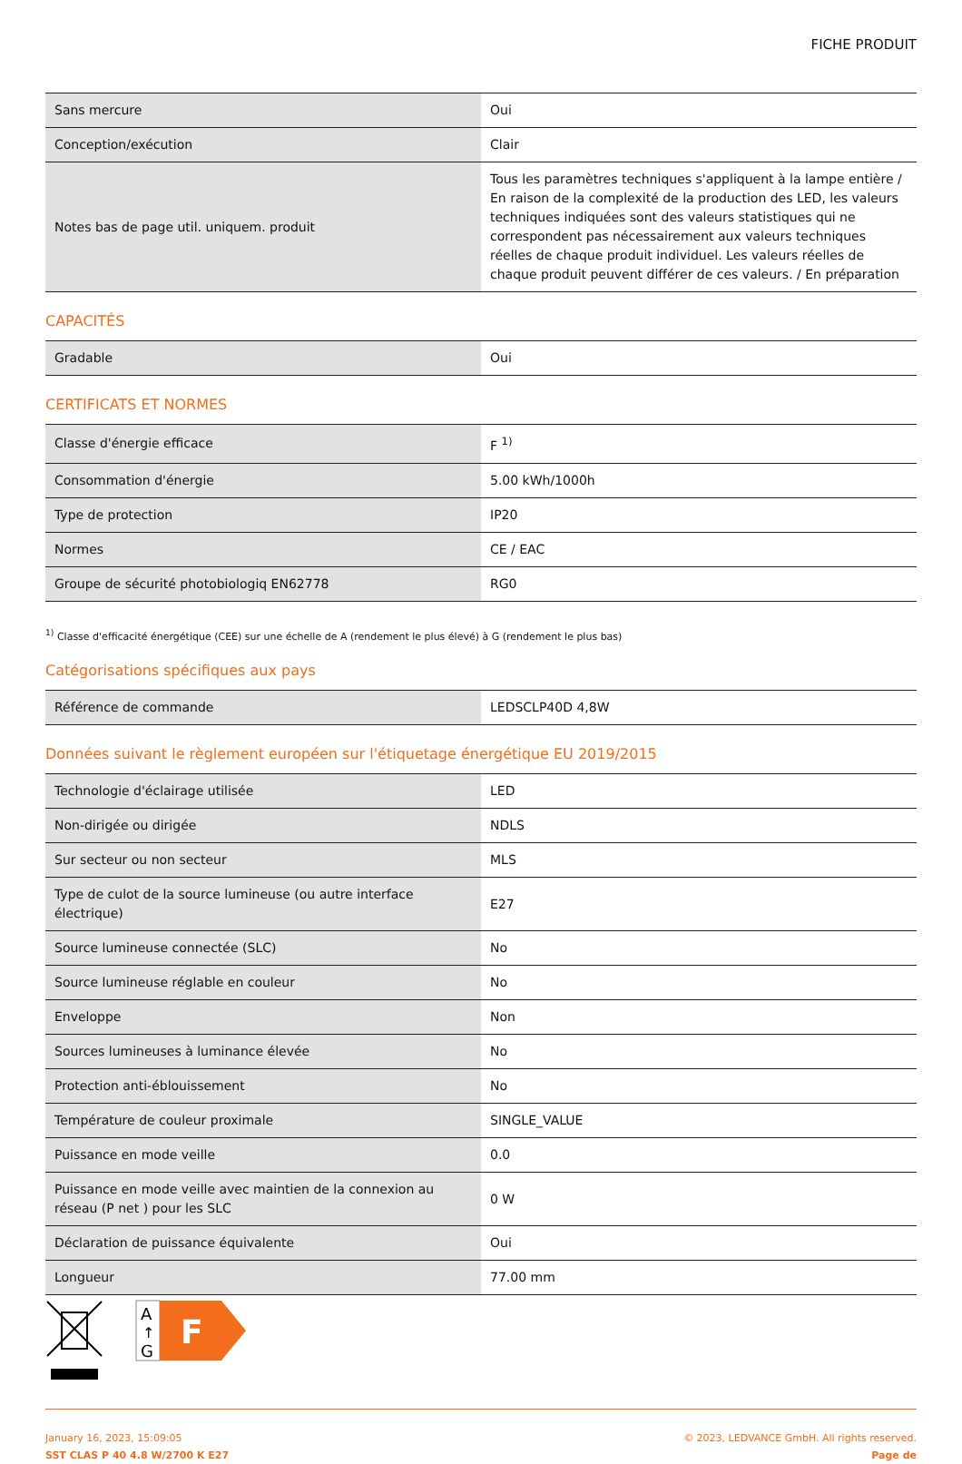FICHE PRODUIT
| Sans mercure | Oui |
| Conception/exécution | Clair |
| Notes bas de page util. uniquem. produit | Tous les paramètres techniques s'appliquent à la lampe entière / En raison de la complexité de la production des LED, les valeurs techniques indiquées sont des valeurs statistiques qui ne correspondent pas nécessairement aux valeurs techniques réelles de chaque produit individuel. Les valeurs réelles de chaque produit peuvent différer de ces valeurs. / En préparation |
CAPACITÉS
| Gradable | Oui |
CERTIFICATS ET NORMES
| Classe d'énergie efficace | F <sup>1)</sup> |
| Consommation d'énergie | 5.00 kWh/1000h |
| Type de protection | IP20 |
| Normes | CE / EAC |
| Groupe de sécurité photobiologiq EN62778 | RG0 |
<sup>1)</sup> Classe d'efficacité énergétique (CEE) sur une échelle de A (rendement le plus élevé) à G (rendement le plus bas)
Catégorisations spécifiques aux pays
| Référence de commande | LEDSCLP40D 4,8W |
Données suivant le règlement européen sur l'étiquetage énergétique EU 2019/2015
| Technologie d'éclairage utilisée | LED |
| Non-dirigée ou dirigée | NDLS |
| Sur secteur ou non secteur | MLS |
| Type de culot de la source lumineuse (ou autre interface électrique) | E27 |
| Source lumineuse connectée (SLC) | No |
| Source lumineuse réglable en couleur | No |
| Enveloppe | Non |
| Sources lumineuses à luminance élevée | No |
| Protection anti-éblouissement | No |
| Température de couleur proximale | SINGLE_VALUE |
| Puissance en mode veille | 0.0 |
| Puissance en mode veille avec maintien de la connexion au réseau (P net ) pour les SLC | 0 W |
| Déclaration de puissance équivalente | Oui |
| Longueur | 77.00 mm |
A
↑
G
F
January 16, 2023, 15:09:05
SST CLAS P 40 4.8 W/2700 K E27
© 2023, LEDVANCE GmbH. All rights reserved.
Page de